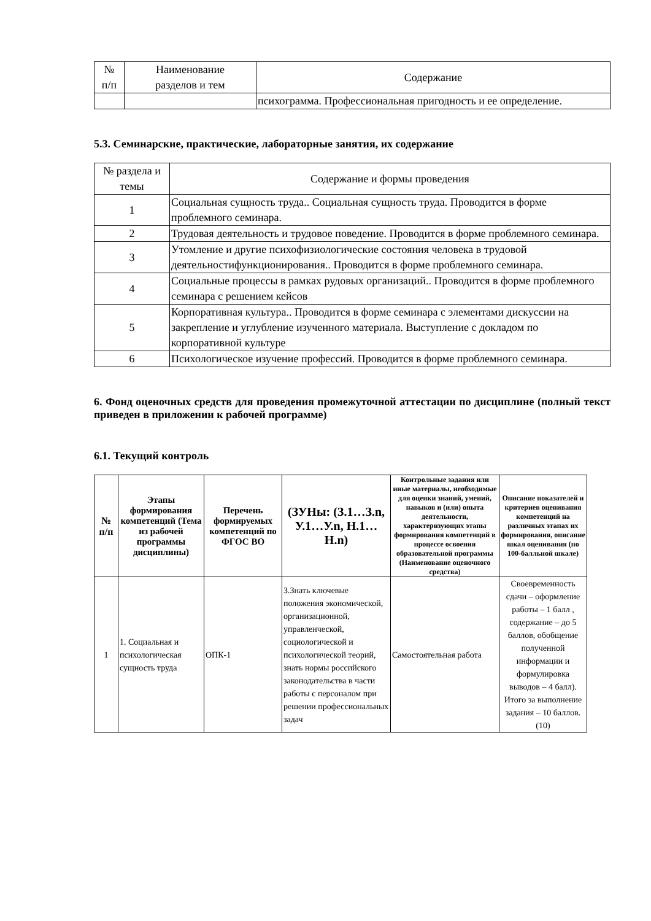| № п/п | Наименование разделов и тем | Содержание |
| --- | --- | --- |
| | | психограмма. Профессиональная пригодность и ее определение. |
5.3. Семинарские, практические, лабораторные занятия, их содержание
| № раздела и темы | Содержание и формы проведения |
| --- | --- |
| 1 | Социальная сущность труда.. Социальная сущность труда. Проводится в форме проблемного семинара. |
| 2 | Трудовая деятельность и трудовое поведение. Проводится в форме проблемного семинара. |
| 3 | Утомление и другие психофизиологические состояния человека в трудовой деятельностифункционирования.. Проводится в форме проблемного семинара. |
| 4 | Социальные процессы в рамках рудовых организаций.. Проводится в форме проблемного семинара с решением кейсов |
| 5 | Корпоративная культура.. Проводится в форме семинара с элементами дискуссии на закрепление и углубление изученного материала. Выступление с докладом по корпоративной культуре |
| 6 | Психологическое изучение профессий. Проводится в форме проблемного семинара. |
6. Фонд оценочных средств для проведения промежуточной аттестации по дисциплине (полный текст приведен в приложении к рабочей программе)
6.1. Текущий контроль
| № п/п | Этапы формирования компетенций (Тема из рабочей программы дисциплины) | Перечень формируемых компетенций по ФГОС ВО | (ЗУНы: (З.1…З.n, У.1…У.n, Н.1…Н.n) | Контрольные задания или иные материалы, необходимые для оценки знаний, умений, навыков и (или) опыта деятельности, характеризующих этапы формирования компетенций в процессе освоения образовательной программы (Наименование оценочного средства) | Описание показателей и критериев оценивания компетенций на различных этапах их формирования, описание шкал оценивания (по 100-балльной шкале) |
| --- | --- | --- | --- | --- | --- |
| 1 | 1. Социальная и психологическая сущность труда | ОПК-1 | З.Знать ключевые положения экономической, организационной, управленческой, социологической и психологической теорий, знать нормы российского законодательства в части работы с персоналом при решении профессиональных задач | Самостоятельная работа | Своевременность сдачи – оформление работы – 1 балл , содержание – до 5 баллов, обобщение полученной информации и формулировка выводов – 4 балл). Итого за выполнение задания – 10 баллов. (10) |